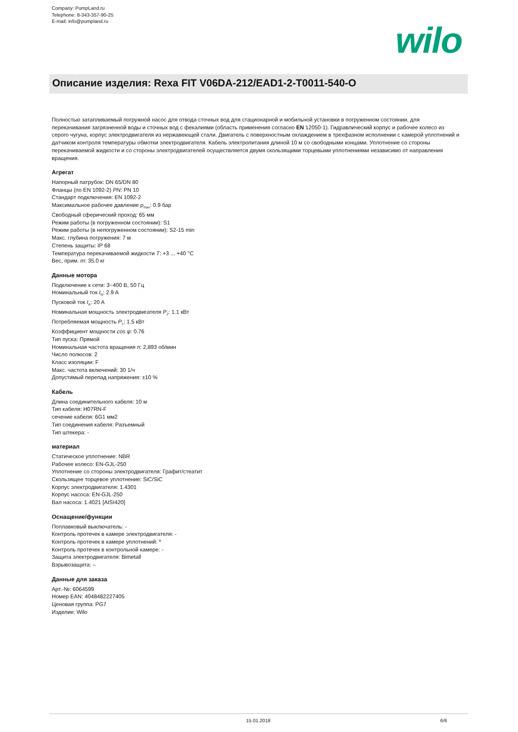Company: PumpLand.ru
Telephone: 8-343-357-90-25
E-mail: info@pumpland.ru
wilo
Описание изделия: Rexa FIT V06DA-212/EAD1-2-T0011-540-O
Полностью затапливаемый погружной насос для отвода сточных вод для стационарной и мобильной установки в погруженном состоянии, для перекачивания загрязненной воды и сточных вод с фекалиями (область применения согласно EN 12050-1). Гидравлический корпус и рабочее колесо из серого чугуна, корпус электродвигателя из нержавеющей стали. Двигатель с поверхностным охлаждением в трехфазном исполнении с камерой уплотнений и датчиком контроля температуры обмотки электродвигателя. Кабель электропитания длиной 10 м со свободными концами. Уплотнение со стороны перекачиваемой жидкости и со стороны электродвигателей осуществляется двумя скользящими торцевыми уплотнениями независимо от направления вращения.
Агрегат
Напорный патрубок: DN 65/DN 80
Фланцы (по EN 1092-2) PN: PN 10
Стандарт подключения: EN 1092-2
Максимальное рабочее давление p<sub>max</sub>: 0.9 бар
Свободный сферический проход: 65 мм
Режим работы (в погруженном состоянии): S1
Режим работы (в непогруженном состоянии): S2-15 min
Макс. глубина погружения: 7 м
Степень защиты: IP 68
Температура перекачиваемой жидкости T: +3 ... +40 °C
Вес, прим. m: 35.0 кг
Данные мотора
Подключение к сети: 3~400 В, 50 Гц
Номинальный ток I<sub>N</sub>: 2.9 A
Пусковой ток I<sub>A</sub>: 20 A
Номинальная мощность электродвигателя P<sub>2</sub>: 1.1 кВт
Потребляемая мощность P<sub>1</sub>: 1.5 кВт
Коэффициент мощности cos φ: 0.76
Тип пуска: Прямой
Номинальная частота вращения n: 2,893 об/мин
Число полюсов: 2
Класс изоляции: F
Макс. частота включений: 30 1/ч
Допустимый перепад напряжения: ±10 %
Кабель
Длина соединительного кабеля: 10 м
Тип кабеля: H07RN-F
сечение кабеля: 6G1 мм2
Тип соединения кабеля: Разъемный
Тип штекера: -
материал
Статическое уплотнение: NBR
Рабочее колесо: EN-GJL-250
Уплотнение со стороны электродвигателя: Графит/стеатит
Скользящее торцевое уплотнение: SiC/SiC
Корпус электродвигателя: 1.4301
Корпус насоса: EN-GJL-250
Вал насоса: 1.4021 [AISI420]
Оснащение/функции
Поплавковый выключатель: -
Контроль протечек в камере электродвигателя: -
Контроль протечек в камере уплотнений: º
Контроль протечек в контрольной камере: -
Защита электродвигателя: Bimetall
Взрывозащита: –
Данные для заказа
Арт.-№: 6064599
Номер EAN: 4048482227405
Ценовая группа: PG7
Изделие: Wilo
15.01.2018 6/6